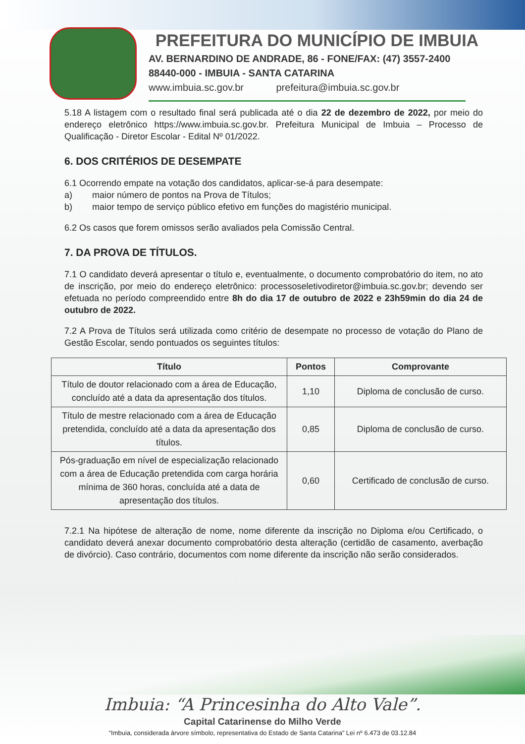PREFEITURA DO MUNICÍPIO DE IMBUIA
AV. BERNARDINO DE ANDRADE, 86 - FONE/FAX: (47) 3557-2400
88440-000 - IMBUIA - SANTA CATARINA
www.imbuia.sc.gov.br prefeitura@imbuia.sc.gov.br
5.18 A listagem com o resultado final será publicada até o dia 22 de dezembro de 2022, por meio do endereço eletrônico https://www.imbuia.sc.gov.br. Prefeitura Municipal de Imbuia – Processo de Qualificação - Diretor Escolar - Edital Nº 01/2022.
6. DOS CRITÉRIOS DE DESEMPATE
6.1 Ocorrendo empate na votação dos candidatos, aplicar-se-á para desempate:
a) maior número de pontos na Prova de Títulos;
b) maior tempo de serviço público efetivo em funções do magistério municipal.
6.2 Os casos que forem omissos serão avaliados pela Comissão Central.
7. DA PROVA DE TÍTULOS.
7.1 O candidato deverá apresentar o título e, eventualmente, o documento comprobatório do item, no ato de inscrição, por meio do endereço eletrônico: processoseletivodiretor@imbuia.sc.gov.br; devendo ser efetuada no período compreendido entre 8h do dia 17 de outubro de 2022 e 23h59min do dia 24 de outubro de 2022.
7.2 A Prova de Títulos será utilizada como critério de desempate no processo de votação do Plano de Gestão Escolar, sendo pontuados os seguintes títulos:
| Título | Pontos | Comprovante |
| --- | --- | --- |
| Título de doutor relacionado com a área de Educação, concluído até a data da apresentação dos títulos. | 1,10 | Diploma de conclusão de curso. |
| Título de mestre relacionado com a área de Educação pretendida, concluído até a data da apresentação dos títulos. | 0,85 | Diploma de conclusão de curso. |
| Pós-graduação em nível de especialização relacionado com a área de Educação pretendida com carga horária mínima de 360 horas, concluída até a data de apresentação dos títulos. | 0,60 | Certificado de conclusão de curso. |
7.2.1 Na hipótese de alteração de nome, nome diferente da inscrição no Diploma e/ou Certificado, o candidato deverá anexar documento comprobatório desta alteração (certidão de casamento, averbação de divórcio). Caso contrário, documentos com nome diferente da inscrição não serão considerados.
Imbuia: “A Princesinha do Alto Vale”.
Capital Catarinense do Milho Verde
“Imbuia, considerada árvore símbolo, representativa do Estado de Santa Catarina” Lei nº 6.473 de 03.12.84